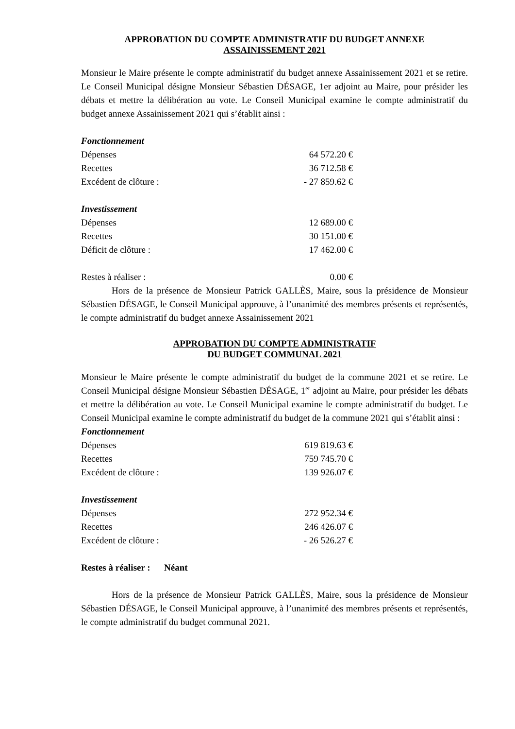APPROBATION DU COMPTE ADMINISTRATIF DU BUDGET ANNEXE
ASSAINISSEMENT 2021
Monsieur le Maire présente le compte administratif du budget annexe Assainissement 2021 et se retire. Le Conseil Municipal désigne Monsieur Sébastien DÉSAGE, 1er adjoint au Maire, pour présider les débats et mettre la délibération au vote. Le Conseil Municipal examine le compte administratif du budget annexe Assainissement 2021 qui s’établit ainsi :
Fonctionnement
| Dépenses | 64 572.20 € |
| Recettes | 36 712.58 € |
| Excédent de clôture : | - 27 859.62 € |
Investissement
| Dépenses | 12 689.00 € |
| Recettes | 30 151.00 € |
| Déficit de clôture : | 17 462.00 € |
| Restes à réaliser : | 0.00 € |
Hors de la présence de Monsieur Patrick GALLÈS, Maire, sous la présidence de Monsieur Sébastien DÉSAGE, le Conseil Municipal approuve, à l’unanimité des membres présents et représentés, le compte administratif du budget annexe Assainissement 2021
APPROBATION DU COMPTE ADMINISTRATIF
DU BUDGET COMMUNAL 2021
Monsieur le Maire présente le compte administratif du budget de la commune 2021 et se retire. Le Conseil Municipal désigne Monsieur Sébastien DÉSAGE, 1<sup>er</sup> adjoint au Maire, pour présider les débats et mettre la délibération au vote. Le Conseil Municipal examine le compte administratif du budget. Le Conseil Municipal examine le compte administratif du budget de la commune 2021 qui s’établit ainsi :
Fonctionnement
| Dépenses | 619 819.63 € |
| Recettes | 759 745.70 € |
| Excédent de clôture : | 139 926.07 € |
Investissement
| Dépenses | 272 952.34 € |
| Recettes | 246 426.07 € |
| Excédent de clôture : | - 26 526.27 € |
Restes à réaliser : Néant
Hors de la présence de Monsieur Patrick GALLÈS, Maire, sous la présidence de Monsieur Sébastien DÉSAGE, le Conseil Municipal approuve, à l’unanimité des membres présents et représentés, le compte administratif du budget communal 2021.